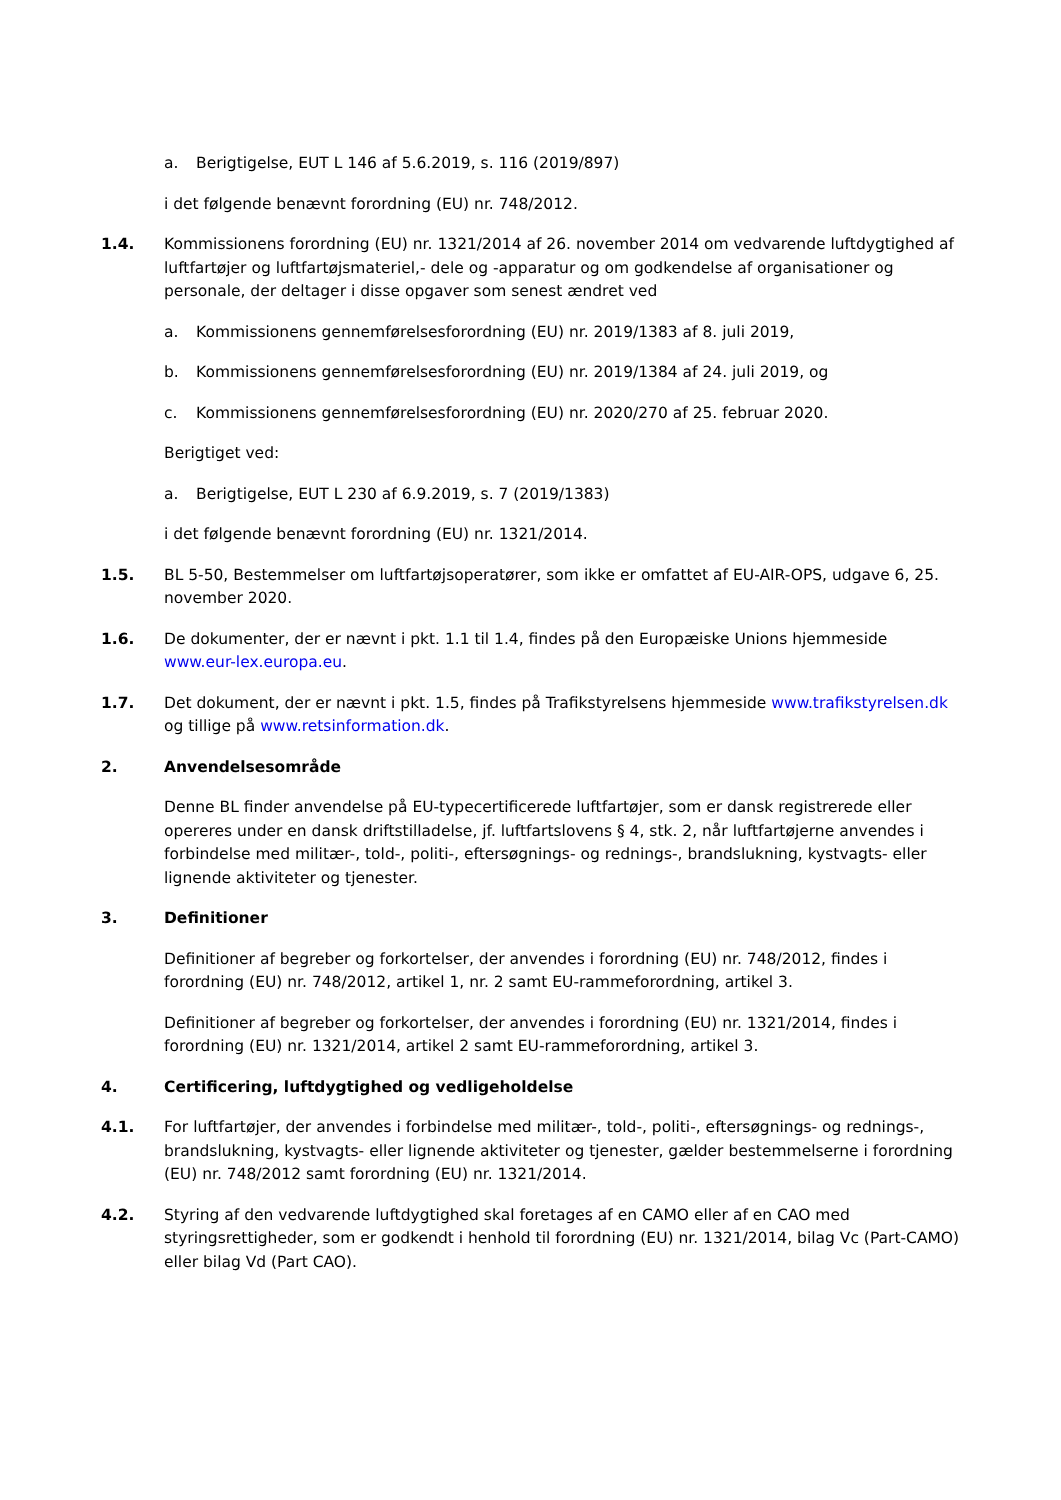a. Berigtigelse, EUT L 146 af 5.6.2019, s. 116 (2019/897)
i det følgende benævnt forordning (EU) nr. 748/2012.
1.4. Kommissionens forordning (EU) nr. 1321/2014 af 26. november 2014 om vedvarende luftdygtighed af luftfartøjer og luftfartøjsmateriel,- dele og -apparatur og om godkendelse af organisationer og personale, der deltager i disse opgaver som senest ændret ved
a. Kommissionens gennemførelsesforordning (EU) nr. 2019/1383 af 8. juli 2019,
b. Kommissionens gennemførelsesforordning (EU) nr. 2019/1384 af 24. juli 2019, og
c. Kommissionens gennemførelsesforordning (EU) nr. 2020/270 af 25. februar 2020.
Berigtiget ved:
a. Berigtigelse, EUT L 230 af 6.9.2019, s. 7 (2019/1383)
i det følgende benævnt forordning (EU) nr. 1321/2014.
1.5. BL 5-50, Bestemmelser om luftfartøjsoperatører, som ikke er omfattet af EU-AIR-OPS, udgave 6, 25. november 2020.
1.6. De dokumenter, der er nævnt i pkt. 1.1 til 1.4, findes på den Europæiske Unions hjemmeside www.eur-lex.europa.eu.
1.7. Det dokument, der er nævnt i pkt. 1.5, findes på Trafikstyrelsens hjemmeside www.trafikstyrelsen.dk og tillige på www.retsinformation.dk.
2. Anvendelsesområde
Denne BL finder anvendelse på EU-typecertificerede luftfartøjer, som er dansk registrerede eller opereres under en dansk driftstilladelse, jf. luftfartslovens § 4, stk. 2, når luftfartøjerne anvendes i forbindelse med militær-, told-, politi-, eftersøgnings- og rednings-, brandslukning, kystvagts- eller lignende aktiviteter og tjenester.
3. Definitioner
Definitioner af begreber og forkortelser, der anvendes i forordning (EU) nr. 748/2012, findes i forordning (EU) nr. 748/2012, artikel 1, nr. 2 samt EU-rammeforordning, artikel 3.
Definitioner af begreber og forkortelser, der anvendes i forordning (EU) nr. 1321/2014, findes i forordning (EU) nr. 1321/2014, artikel 2 samt EU-rammeforordning, artikel 3.
4. Certificering, luftdygtighed og vedligeholdelse
4.1. For luftfartøjer, der anvendes i forbindelse med militær-, told-, politi-, eftersøgnings- og rednings-, brandslukning, kystvagts- eller lignende aktiviteter og tjenester, gælder bestemmelserne i forordning (EU) nr. 748/2012 samt forordning (EU) nr. 1321/2014.
4.2. Styring af den vedvarende luftdygtighed skal foretages af en CAMO eller af en CAO med styringsrettigheder, som er godkendt i henhold til forordning (EU) nr. 1321/2014, bilag Vc (Part-CAMO) eller bilag Vd (Part CAO).